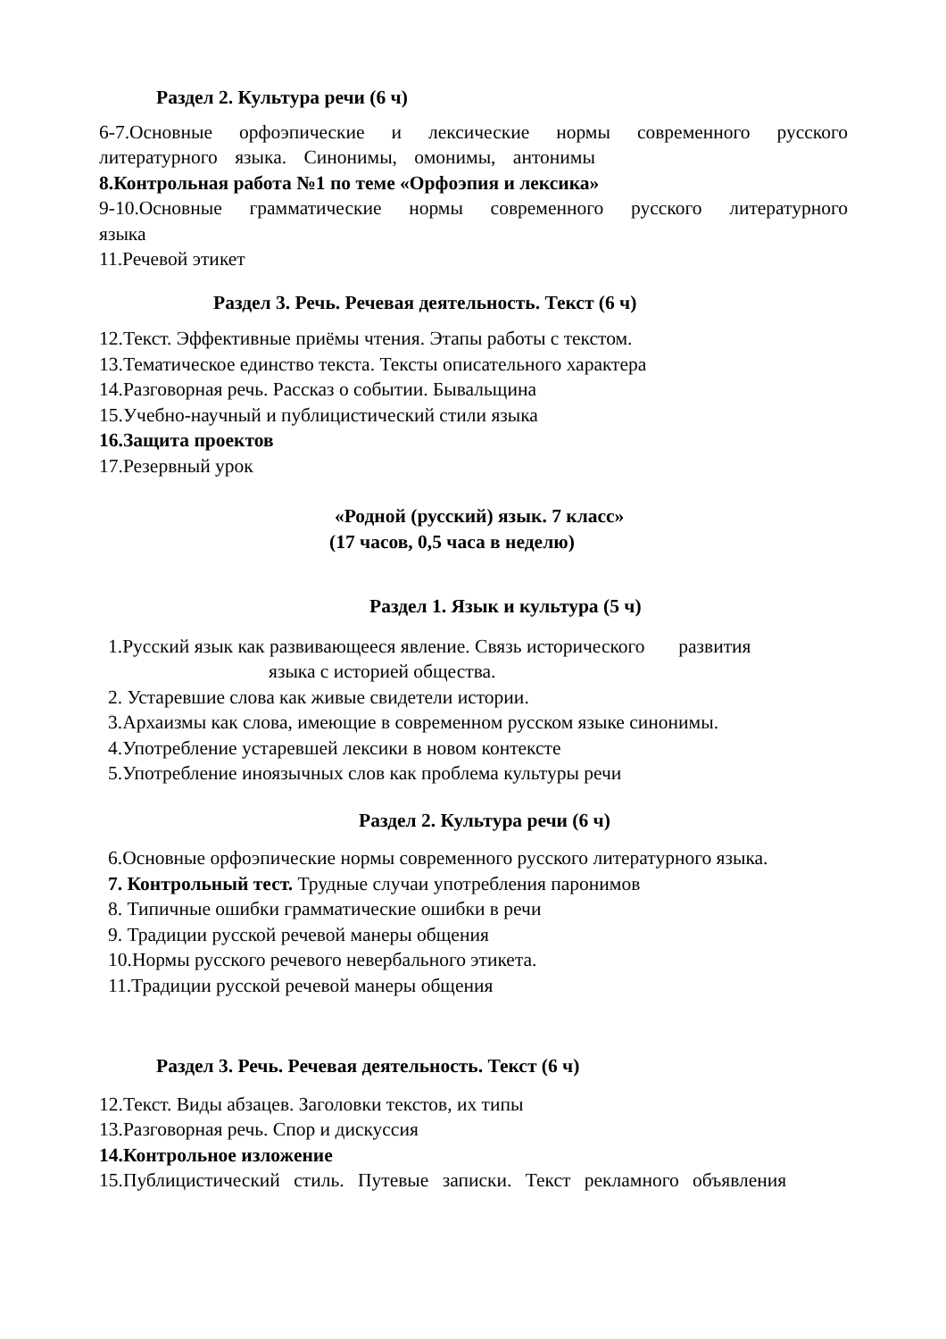Раздел 2. Культура речи (6 ч)
6-7.Основные орфоэпические и лексические нормы современного русского литературного языка. Синонимы, омонимы, антонимы
8.Контрольная работа №1 по теме «Орфоэпия и лексика»
9-10.Основные грамматические нормы современного русского литературного языка
11.Речевой этикет
Раздел 3. Речь. Речевая деятельность. Текст (6 ч)
12.Текст. Эффективные приёмы чтения. Этапы работы с текстом.
13.Тематическое единство текста. Тексты описательного характера
14.Разговорная речь. Рассказ о событии. Бывальщина
15.Учебно-научный и публицистический стили языка
16.Защита проектов
17.Резервный урок
«Родной (русский) язык. 7 класс»
(17 часов, 0,5 часа в неделю)
Раздел 1. Язык и культура (5 ч)
1.Русский язык как развивающееся явление. Связь исторического развития
языка с историей общества.
2. Устаревшие слова как живые свидетели истории.
3.Архаизмы как слова, имеющие в современном русском языке синонимы.
4.Употребление устаревшей лексики в новом контексте
5.Употребление иноязычных слов как проблема культуры речи
Раздел 2. Культура речи (6 ч)
6.Основные орфоэпические нормы современного русского литературного языка.
7. Контрольный тест. Трудные случаи употребления паронимов
8. Типичные ошибки грамматические ошибки в речи
9. Традиции русской речевой манеры общения
10.Нормы русского речевого невербального этикета.
11.Традиции русской речевой манеры общения
Раздел 3. Речь. Речевая деятельность. Текст (6 ч)
12.Текст. Виды абзацев. Заголовки текстов, их типы
13.Разговорная речь. Спор и дискуссия
14.Контрольное изложение
15.Публицистический стиль. Путевые записки. Текст рекламного объявления